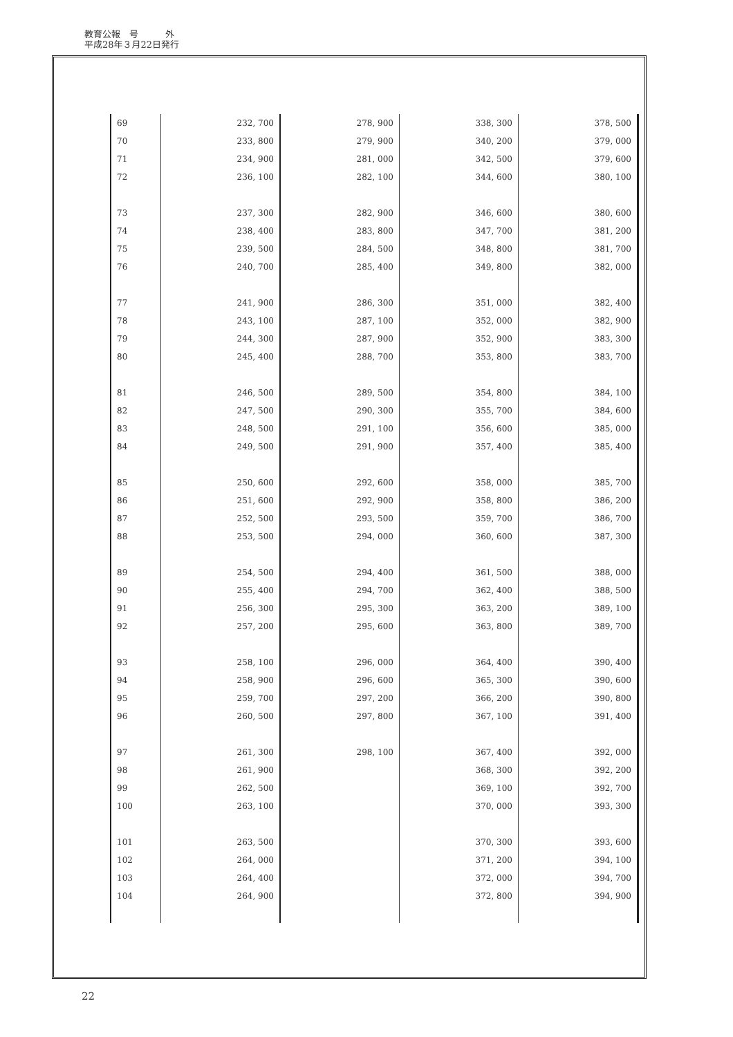教育公報　号　　　外
平成28年３月22日発行
| | 69 | 232, 700 | 278, 900 | 338, 300 | 378, 500 |
| | 70 | 233, 800 | 279, 900 | 340, 200 | 379, 000 |
| | 71 | 234, 900 | 281, 000 | 342, 500 | 379, 600 |
| | 72 | 236, 100 | 282, 100 | 344, 600 | 380, 100 |
| | 73 | 237, 300 | 282, 900 | 346, 600 | 380, 600 |
| | 74 | 238, 400 | 283, 800 | 347, 700 | 381, 200 |
| | 75 | 239, 500 | 284, 500 | 348, 800 | 381, 700 |
| | 76 | 240, 700 | 285, 400 | 349, 800 | 382, 000 |
| | 77 | 241, 900 | 286, 300 | 351, 000 | 382, 400 |
| | 78 | 243, 100 | 287, 100 | 352, 000 | 382, 900 |
| | 79 | 244, 300 | 287, 900 | 352, 900 | 383, 300 |
| | 80 | 245, 400 | 288, 700 | 353, 800 | 383, 700 |
| | 81 | 246, 500 | 289, 500 | 354, 800 | 384, 100 |
| | 82 | 247, 500 | 290, 300 | 355, 700 | 384, 600 |
| | 83 | 248, 500 | 291, 100 | 356, 600 | 385, 000 |
| | 84 | 249, 500 | 291, 900 | 357, 400 | 385, 400 |
| | 85 | 250, 600 | 292, 600 | 358, 000 | 385, 700 |
| | 86 | 251, 600 | 292, 900 | 358, 800 | 386, 200 |
| | 87 | 252, 500 | 293, 500 | 359, 700 | 386, 700 |
| | 88 | 253, 500 | 294, 000 | 360, 600 | 387, 300 |
| | 89 | 254, 500 | 294, 400 | 361, 500 | 388, 000 |
| | 90 | 255, 400 | 294, 700 | 362, 400 | 388, 500 |
| | 91 | 256, 300 | 295, 300 | 363, 200 | 389, 100 |
| | 92 | 257, 200 | 295, 600 | 363, 800 | 389, 700 |
| | 93 | 258, 100 | 296, 000 | 364, 400 | 390, 400 |
| | 94 | 258, 900 | 296, 600 | 365, 300 | 390, 600 |
| | 95 | 259, 700 | 297, 200 | 366, 200 | 390, 800 |
| | 96 | 260, 500 | 297, 800 | 367, 100 | 391, 400 |
| | 97 | 261, 300 | 298, 100 | 367, 400 | 392, 000 |
| | 98 | 261, 900 | | 368, 300 | 392, 200 |
| | 99 | 262, 500 | | 369, 100 | 392, 700 |
| | 100 | 263, 100 | | 370, 000 | 393, 300 |
| | 101 | 263, 500 | | 370, 300 | 393, 600 |
| | 102 | 264, 000 | | 371, 200 | 394, 100 |
| | 103 | 264, 400 | | 372, 000 | 394, 700 |
| | 104 | 264, 900 | | 372, 800 | 394, 900 |
22